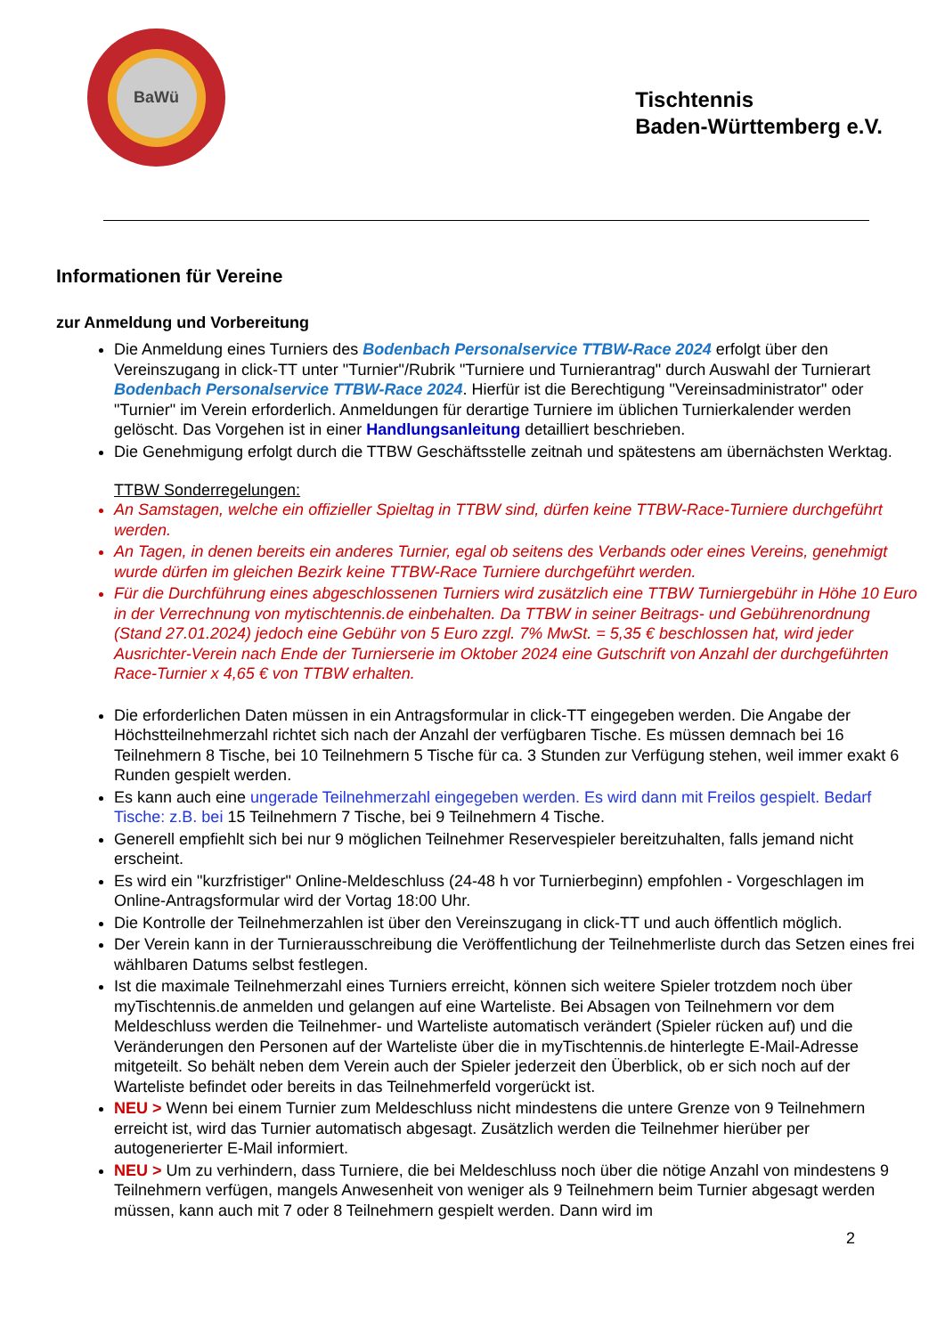BaWü
Tischtennis
Baden-Württemberg e.V.
Informationen für Vereine
zur Anmeldung und Vorbereitung
Die Anmeldung eines Turniers des Bodenbach Personalservice TTBW-Race 2024 erfolgt über den Vereinszugang in click-TT unter "Turnier"/Rubrik "Turniere und Turnierantrag" durch Auswahl der Turnierart Bodenbach Personalservice TTBW-Race 2024. Hierfür ist die Berechtigung "Vereinsadministrator" oder "Turnier" im Verein erforderlich. Anmeldungen für derartige Turniere im üblichen Turnierkalender werden gelöscht. Das Vorgehen ist in einer Handlungsanleitung detailliert beschrieben.
Die Genehmigung erfolgt durch die TTBW Geschäftsstelle zeitnah und spätestens am übernächsten Werktag.
TTBW Sonderregelungen:
An Samstagen, welche ein offizieller Spieltag in TTBW sind, dürfen keine TTBW-Race-Turniere durchgeführt werden.
An Tagen, in denen bereits ein anderes Turnier, egal ob seitens des Verbands oder eines Vereins, genehmigt wurde dürfen im gleichen Bezirk keine TTBW-Race Turniere durchgeführt werden.
Für die Durchführung eines abgeschlossenen Turniers wird zusätzlich eine TTBW Turniergebühr in Höhe 10 Euro in der Verrechnung von mytischtennis.de einbehalten. Da TTBW in seiner Beitrags- und Gebührenordnung (Stand 27.01.2024) jedoch eine Gebühr von 5 Euro zzgl. 7% MwSt. = 5,35 € beschlossen hat, wird jeder Ausrichter-Verein nach Ende der Turnierserie im Oktober 2024 eine Gutschrift von Anzahl der durchgeführten Race-Turnier x 4,65 € von TTBW erhalten.
Die erforderlichen Daten müssen in ein Antragsformular in click-TT eingegeben werden. Die Angabe der Höchstteilnehmerzahl richtet sich nach der Anzahl der verfügbaren Tische. Es müssen demnach bei 16 Teilnehmern 8 Tische, bei 10 Teilnehmern 5 Tische für ca. 3 Stunden zur Verfügung stehen, weil immer exakt 6 Runden gespielt werden.
Es kann auch eine ungerade Teilnehmerzahl eingegeben werden. Es wird dann mit Freilos gespielt. Bedarf Tische: z.B. bei 15 Teilnehmern 7 Tische, bei 9 Teilnehmern 4 Tische.
Generell empfiehlt sich bei nur 9 möglichen Teilnehmer Reservespieler bereitzuhalten, falls jemand nicht erscheint.
Es wird ein "kurzfristiger" Online-Meldeschluss (24-48 h vor Turnierbeginn) empfohlen - Vorgeschlagen im Online-Antragsformular wird der Vortag 18:00 Uhr.
Die Kontrolle der Teilnehmerzahlen ist über den Vereinszugang in click-TT und auch öffentlich möglich.
Der Verein kann in der Turnierausschreibung die Veröffentlichung der Teilnehmerliste durch das Setzen eines frei wählbaren Datums selbst festlegen.
Ist die maximale Teilnehmerzahl eines Turniers erreicht, können sich weitere Spieler trotzdem noch über myTischtennis.de anmelden und gelangen auf eine Warteliste. Bei Absagen von Teilnehmern vor dem Meldeschluss werden die Teilnehmer- und Warteliste automatisch verändert (Spieler rücken auf) und die Veränderungen den Personen auf der Warteliste über die in myTischtennis.de hinterlegte E-Mail-Adresse mitgeteilt. So behält neben dem Verein auch der Spieler jederzeit den Überblick, ob er sich noch auf der Warteliste befindet oder bereits in das Teilnehmerfeld vorgerückt ist.
NEU > Wenn bei einem Turnier zum Meldeschluss nicht mindestens die untere Grenze von 9 Teilnehmern erreicht ist, wird das Turnier automatisch abgesagt. Zusätzlich werden die Teilnehmer hierüber per autogenerierter E-Mail informiert.
NEU > Um zu verhindern, dass Turniere, die bei Meldeschluss noch über die nötige Anzahl von mindestens 9 Teilnehmern verfügen, mangels Anwesenheit von weniger als 9 Teilnehmern beim Turnier abgesagt werden müssen, kann auch mit 7 oder 8 Teilnehmern gespielt werden. Dann wird im
2